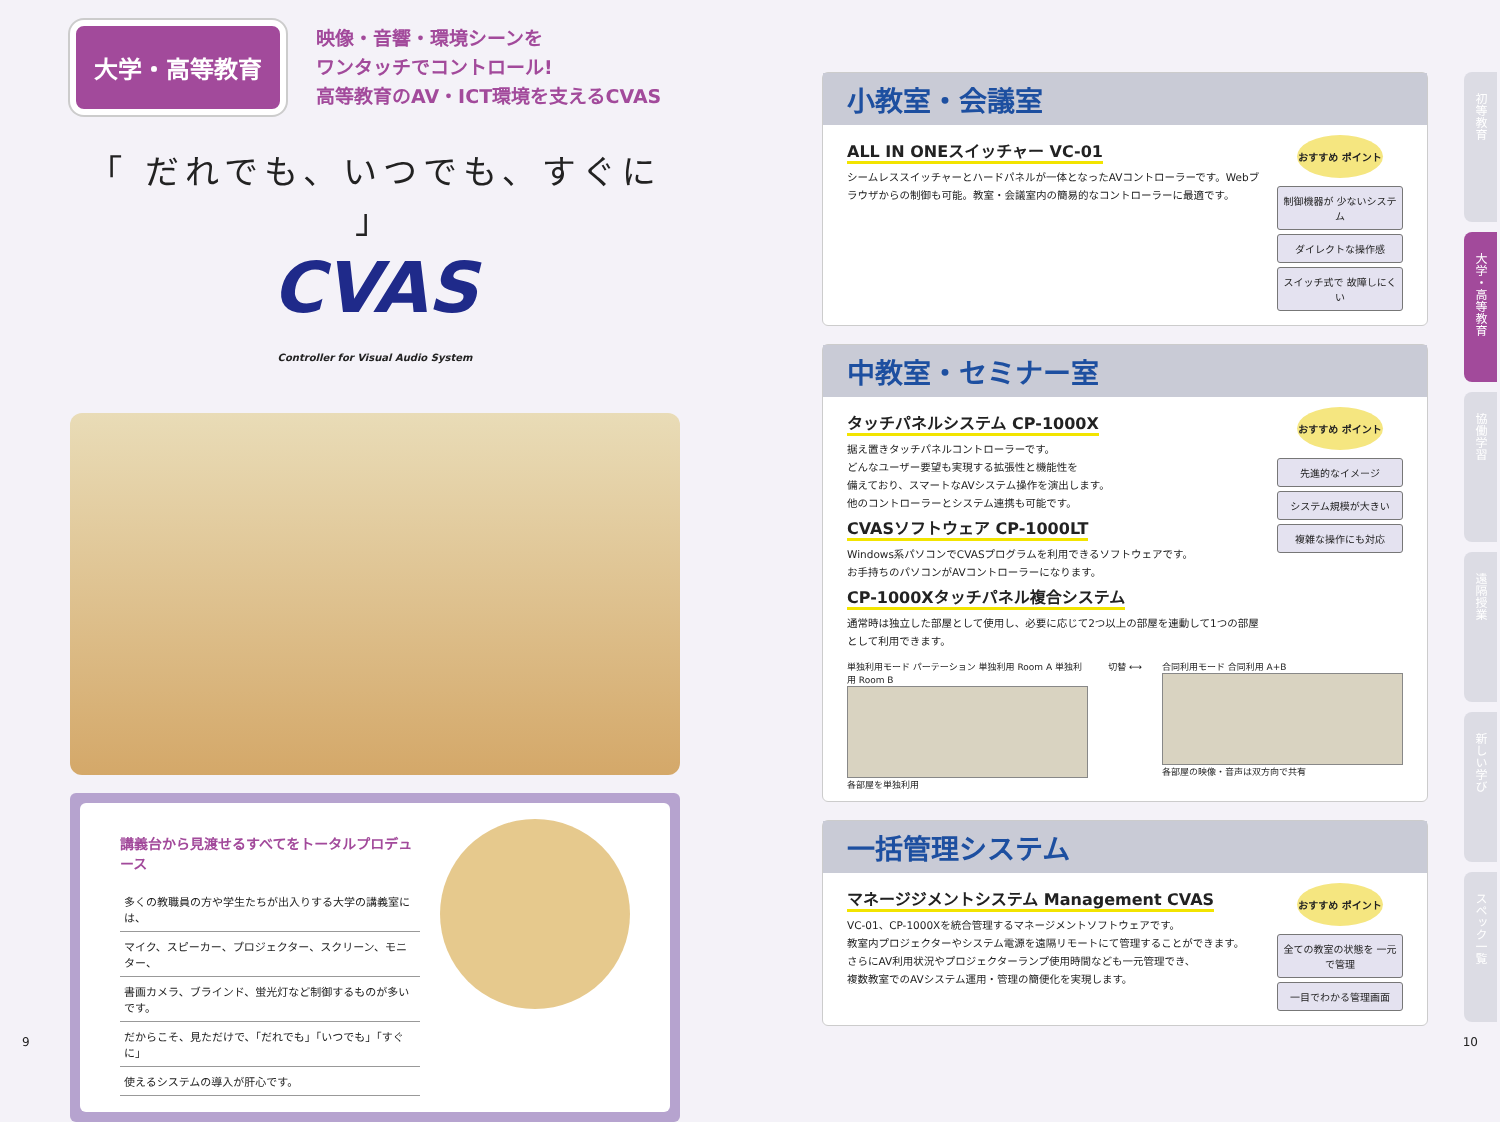大学・高等教育
映像・音響・環境シーンを
ワンタッチでコントロール!
高等教育のAV・ICT環境を支えるCVAS
「 だれでも、いつでも、すぐに 」
CVAS
Controller for Visual Audio System
講義台から見渡せるすべてをトータルプロデュース
多くの教職員の方や学生たちが出入りする大学の講義室には、
マイク、スピーカー、プロジェクター、スクリーン、モニター、
書画カメラ、ブラインド、蛍光灯など制御するものが多いです。
だからこそ、見ただけで、「だれでも」「いつでも」「すぐに」
使えるシステムの導入が肝心です。
小教室・会議室
ALL IN ONEスイッチャー VC-01
シームレススイッチャーとハードパネルが一体となったAVコントローラーです。Webブラウザからの制御も可能。教室・会議室内の簡易的なコントローラーに最適です。
おすすめ ポイント
制御機器が 少ないシステム
ダイレクトな操作感
スイッチ式で 故障しにくい
中教室・セミナー室
タッチパネルシステム CP-1000X
据え置きタッチパネルコントローラーです。
どんなユーザー要望も実現する拡張性と機能性を
備えており、スマートなAVシステム操作を演出します。
他のコントローラーとシステム連携も可能です。
CVASソフトウェア CP-1000LT
Windows系パソコンでCVASプログラムを利用できるソフトウェアです。
お手持ちのパソコンがAVコントローラーになります。
CP-1000Xタッチパネル複合システム
通常時は独立した部屋として使用し、必要に応じて2つ以上の部屋を連動して1つの部屋として利用できます。
おすすめ ポイント
先進的なイメージ
システム規模が大きい
複雑な操作にも対応
単独利用モード パーテーション 単独利用 Room A 単独利用 Room B
各部屋を単独利用
切替 ⟷ 合同利用モード 合同利用 A+B
各部屋の映像・音声は双方向で共有
一括管理システム
マネージジメントシステム Management CVAS
VC-01、CP-1000Xを統合管理するマネージメントソフトウェアです。
教室内プロジェクターやシステム電源を遠隔リモートにて管理することができます。
さらにAV利用状況やプロジェクターランプ使用時間なども一元管理でき、
複数教室でのAVシステム運用・管理の簡便化を実現します。
おすすめ ポイント
全ての教室の状態を 一元で管理
一目でわかる管理画面
初等教育
大学・高等教育
協働学習
遠隔授業
新しい学び
スペック一覧
9 10